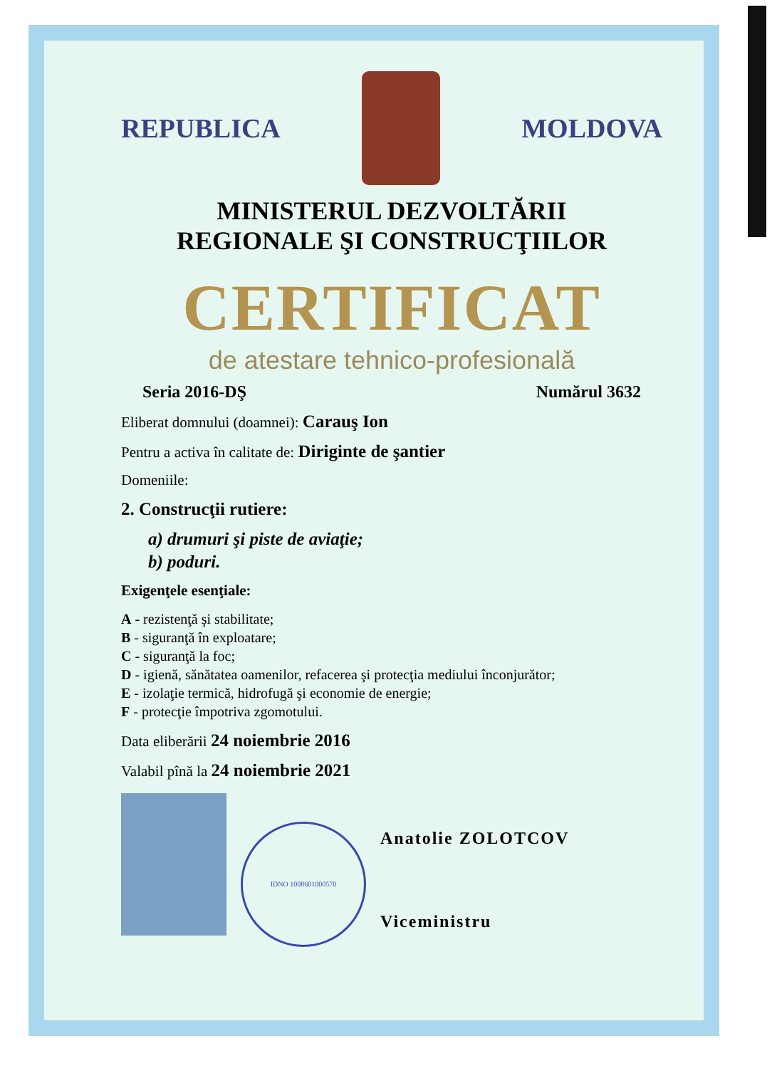REPUBLICA MOLDOVA
MINISTERUL DEZVOLTĂRII
REGIONALE ŞI CONSTRUCŢIILOR
CERTIFICAT
de atestare tehnico-profesională
Seria 2016-DŞ Numărul 3632
Eliberat domnului (doamnei): Carauş Ion
Pentru a activa în calitate de: Diriginte de şantier
Domeniile:
2. Construcţii rutiere:
a) drumuri şi piste de aviaţie;
b) poduri.
Exigenţele esenţiale:
A - rezistenţă şi stabilitate;
B - siguranţă în exploatare;
C - siguranţă la foc;
D - igienă, sănătatea oamenilor, refacerea şi protecţia mediului înconjurător;
E - izolaţie termică, hidrofugă şi economie de energie;
F - protecţie împotriva zgomotului.
Data eliberării 24 noiembrie 2016
Valabil pînă la 24 noiembrie 2021
IDNO 1008601000570
Anatolie ZOLOTCOV
Viceministru